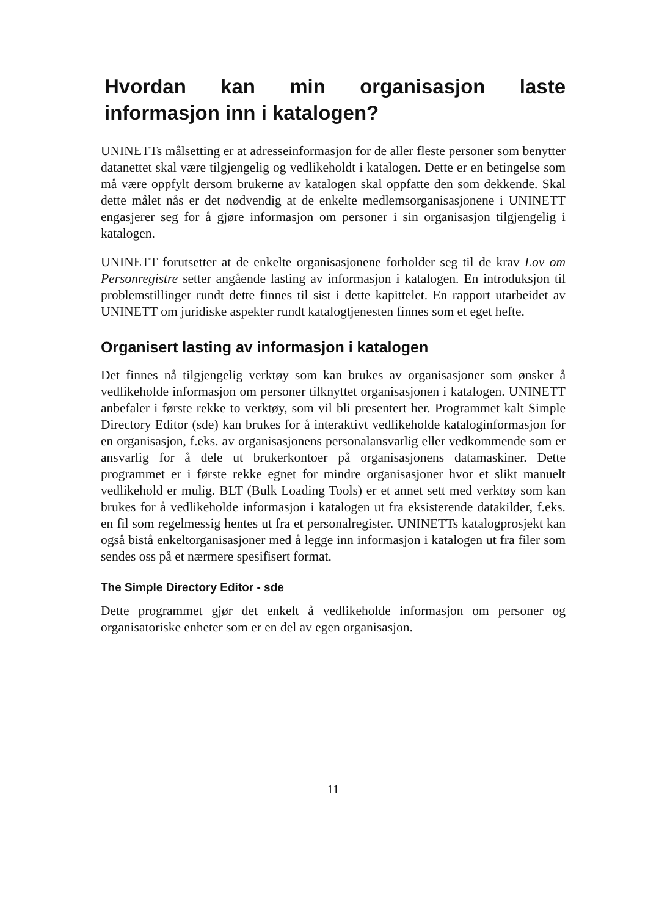Hvordan kan min organisasjon laste informasjon inn i katalogen?
UNINETTs målsetting er at adresseinformasjon for de aller fleste personer som benytter datanettet skal være tilgjengelig og vedlikeholdt i katalogen. Dette er en betingelse som må være oppfylt dersom brukerne av katalogen skal oppfatte den som dekkende. Skal dette målet nås er det nødvendig at de enkelte medlemsorganisasjonene i UNINETT engasjerer seg for å gjøre informasjon om personer i sin organisasjon tilgjengelig i katalogen.
UNINETT forutsetter at de enkelte organisasjonene forholder seg til de krav Lov om Personregistre setter angående lasting av informasjon i katalogen. En introduksjon til problemstillinger rundt dette finnes til sist i dette kapittelet. En rapport utarbeidet av UNINETT om juridiske aspekter rundt katalogtjenesten finnes som et eget hefte.
Organisert lasting av informasjon i katalogen
Det finnes nå tilgjengelig verktøy som kan brukes av organisasjoner som ønsker å vedlikeholde informasjon om personer tilknyttet organisasjonen i katalogen. UNINETT anbefaler i første rekke to verktøy, som vil bli presentert her. Programmet kalt Simple Directory Editor (sde) kan brukes for å interaktivt vedlikeholde kataloginformasjon for en organisasjon, f.eks. av organisasjonens personalansvarlig eller vedkommende som er ansvarlig for å dele ut brukerkontoer på organisasjonens datamaskiner. Dette programmet er i første rekke egnet for mindre organisasjoner hvor et slikt manuelt vedlikehold er mulig. BLT (Bulk Loading Tools) er et annet sett med verktøy som kan brukes for å vedlikeholde informasjon i katalogen ut fra eksisterende datakilder, f.eks. en fil som regelmessig hentes ut fra et personalregister. UNINETTs katalogprosjekt kan også bistå enkeltorganisasjoner med å legge inn informasjon i katalogen ut fra filer som sendes oss på et nærmere spesifisert format.
The Simple Directory Editor - sde
Dette programmet gjør det enkelt å vedlikeholde informasjon om personer og organisatoriske enheter som er en del av egen organisasjon.
11